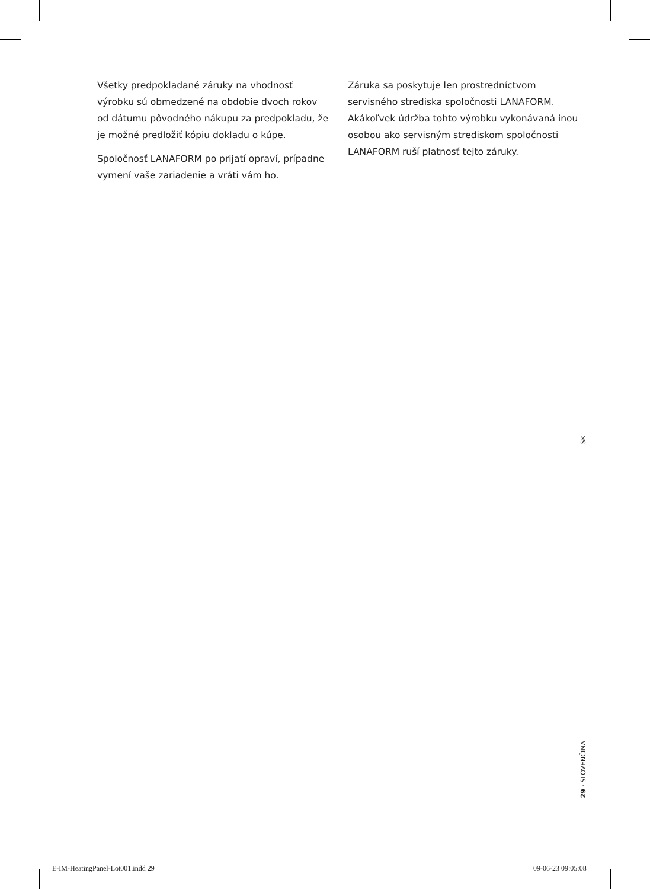Všetky predpokladané záruky na vhodnosť výrobku sú obmedzené na obdobie dvoch rokov od dátumu pôvodného nákupu za predpokladu, že je možné predložiť kópiu dokladu o kúpe.
Spoločnosť LANAFORM po prijatí opraví, prípadne vymení vaše zariadenie a vráti vám ho.
Záruka sa poskytuje len prostredníctvom servisného strediska spoločnosti LANAFORM. Akákoľvek údržba tohto výrobku vykonávaná inou osobou ako servisným strediskom spoločnosti LANAFORM ruší platnosť tejto záruky.
SK
29 · SLOVENČINA
E-IM-HeatingPanel-Lot001.indd 29
09-06-23 09:05:08